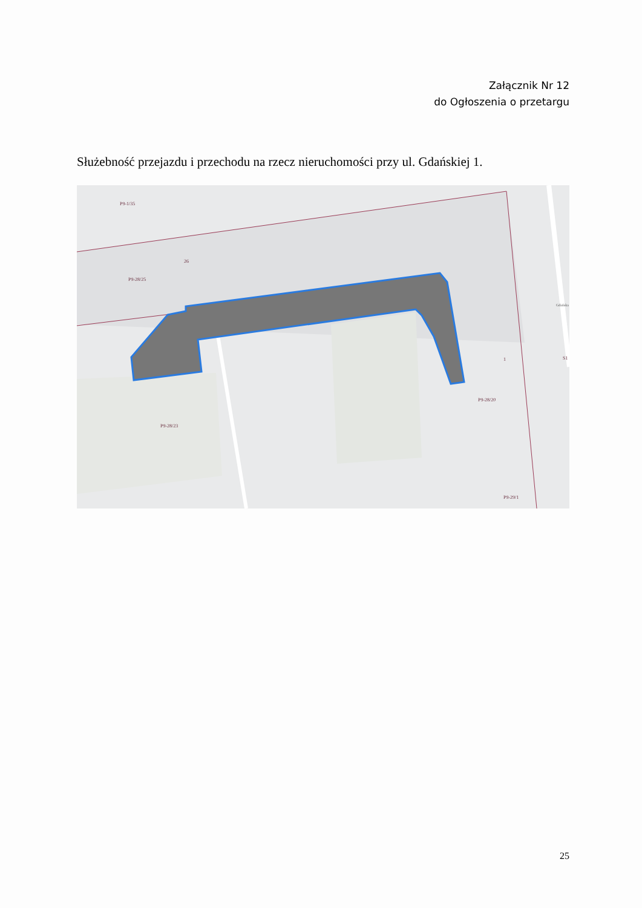Załącznik Nr 12
do Ogłoszenia o przetargu
Służebność przejazdu i przechodu na rzecz nieruchomości przy ul. Gdańskiej 1.
P9-1/35
P9-28/25
P9-28/23
P9-28/20
P9-29/1
S1
26
1
Gdańska
25